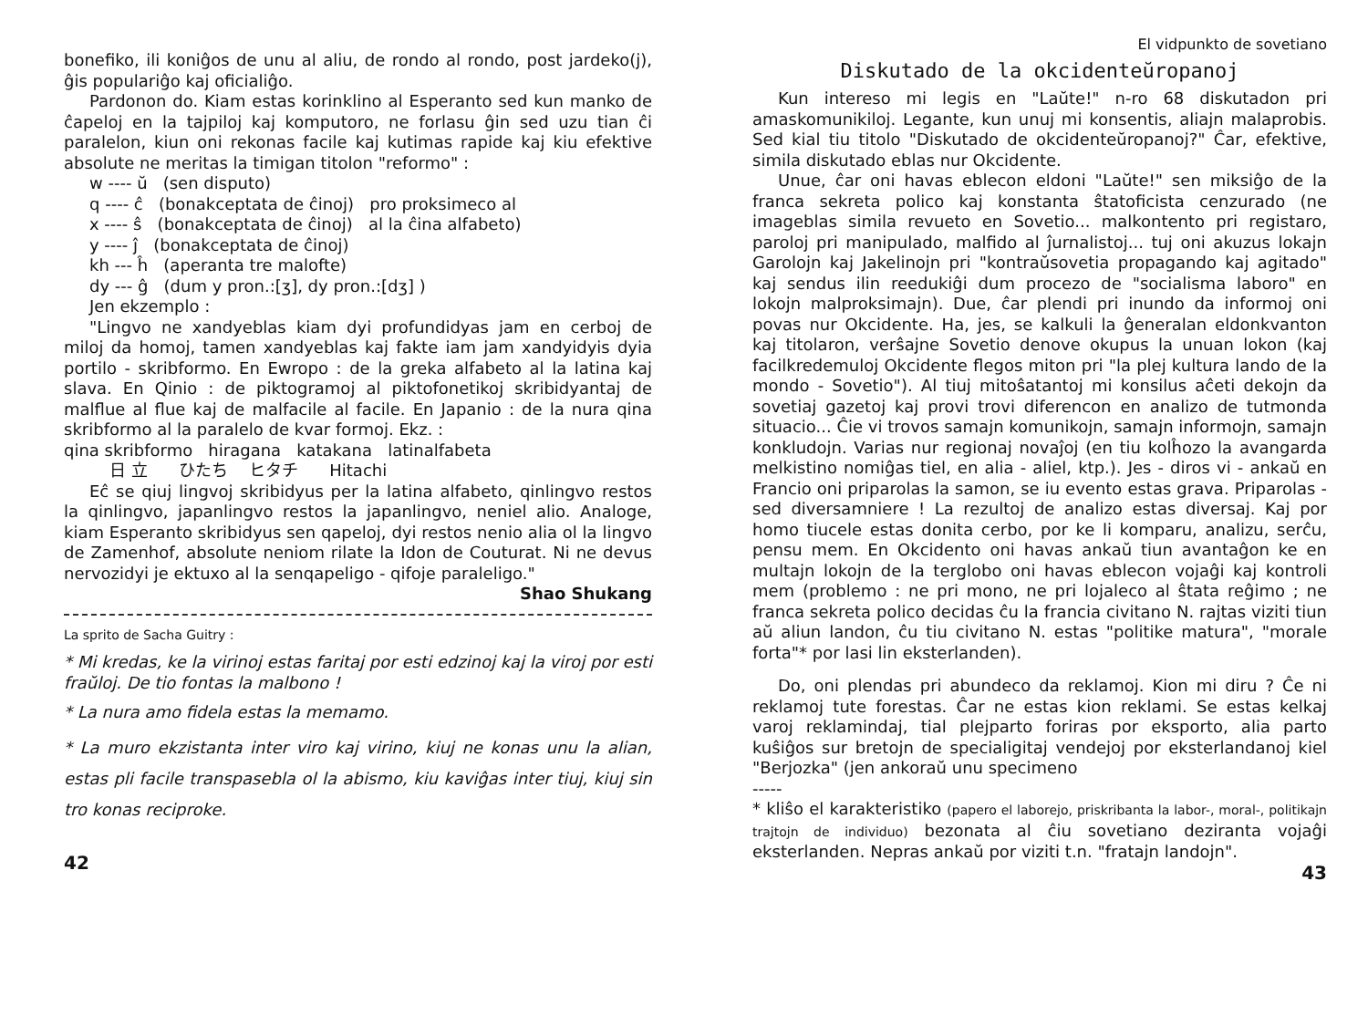bonefiko, ili koniĝos de unu al aliu, de rondo al rondo, post jardeko(j), ĝis populariĝo kaj oficialiĝo.
Pardonon do. Kiam estas korinklino al Esperanto sed kun manko de ĉapeloj en la tajpiloj kaj komputoro, ne forlasu ĝin sed uzu tian ĉi paralelon, kiun oni rekonas facile kaj kutimas rapide kaj kiu efektive absolute ne meritas la timigan titolon "reformo" :
w ---- ŭ (sen disputo)
q ---- ĉ (bonakceptata de ĉinoj) pro proksimeco al
x ---- ŝ (bonakceptata de ĉinoj) al la ĉina alfabeto)
y ---- ĵ (bonakceptata de ĉinoj)
kh --- ĥ (aperanta tre malofte)
dy --- ĝ (dum y pron.:[ʒ], dy pron.:[dʒ] )
Jen ekzemplo :
"Lingvo ne xandyeblas kiam dyi profundidyas jam en cerboj de miloj da homoj, tamen xandyeblas kaj fakte iam jam xandyidyis dyia portilo - skribformo. En Ewropo : de la greka alfabeto al la latina kaj slava. En Qinio : de piktogramoj al piktofonetikoj skribidyantaj de malflue al flue kaj de malfacile al facile. En Japanio : de la nura qina skribformo al la paralelo de kvar formoj. Ekz. :
qina skribformo hiragana katakana latinalfabeta
日 立 ひたち ヒタチ Hitachi
Eĉ se qiuj lingvoj skribidyus per la latina alfabeto, qinlingvo restos la qinlingvo, japanlingvo restos la japanlingvo, neniel alio. Analoge, kiam Esperanto skribidyus sen qapeloj, dyi restos nenio alia ol la lingvo de Zamenhof, absolute neniom rilate la Idon de Couturat. Ni ne devus nervozidyi je ektuxo al la senqapeligo - qifoje paraleligo."
Shao Shukang
La sprito de Sacha Guitry :
* Mi kredas, ke la virinoj estas faritaj por esti edzinoj kaj la viroj por esti fraŭloj. De tio fontas la malbono !
* La nura amo fidela estas la memamo.
* La muro ekzistanta inter viro kaj virino, kiuj ne konas unu la alian, estas pli facile transpasebla ol la abismo, kiu kaviĝas inter tiuj, kiuj sin tro konas reciproke.
42
El vidpunkto de sovetiano
Diskutado de la okcidenteŭropanoj
Kun intereso mi legis en "Laŭte!" n-ro 68 diskutadon pri amaskomunikiloj. Legante, kun unuj mi konsentis, aliajn malaprobis. Sed kial tiu titolo "Diskutado de okcidenteŭropanoj?" Ĉar, efektive, simila diskutado eblas nur Okcidente.
Unue, ĉar oni havas eblecon eldoni "Laŭte!" sen miksiĝo de la franca sekreta polico kaj konstanta ŝtatoficista cenzurado (ne imageblas simila revueto en Sovetio... malkontento pri registaro, paroloj pri manipulado, malfido al ĵurnalistoj... tuj oni akuzus lokajn Garolojn kaj Jakelinojn pri "kontraŭsovetia propagando kaj agitado" kaj sendus ilin reedukiĝi dum procezo de "socialisma laboro" en lokojn malproksimajn). Due, ĉar plendi pri inundo da informoj oni povas nur Okcidente. Ha, jes, se kalkuli la ĝeneralan eldonkvanton kaj titolaron, verŝajne Sovetio denove okupus la unuan lokon (kaj facilkredemuloj Okcidente flegos miton pri "la plej kultura lando de la mondo - Sovetio"). Al tiuj mitoŝatantoj mi konsilus aĉeti dekojn da sovetiaj gazetoj kaj provi trovi diferencon en analizo de tutmonda situacio... Ĉie vi trovos samajn komunikojn, samajn informojn, samajn konkludojn. Varias nur regionaj novaĵoj (en tiu kolĥozo la avangarda melkistino nomiĝas tiel, en alia - aliel, ktp.). Jes - diros vi - ankaŭ en Francio oni priparolas la samon, se iu evento estas grava. Priparolas - sed diversamniere ! La rezultoj de analizo estas diversaj. Kaj por homo tiucele estas donita cerbo, por ke li komparu, analizu, serĉu, pensu mem. En Okcidento oni havas ankaŭ tiun avantaĝon ke en multajn lokojn de la terglobo oni havas eblecon vojaĝi kaj kontroli mem (problemo : ne pri mono, ne pri lojaleco al ŝtata reĝimo ; ne franca sekreta polico decidas ĉu la francia civitano N. rajtas viziti tiun aŭ aliun landon, ĉu tiu civitano N. estas "politike matura", "morale forta"* por lasi lin eksterlanden).
Do, oni plendas pri abundeco da reklamoj. Kion mi diru ? Ĉe ni reklamoj tute forestas. Ĉar ne estas kion reklami. Se estas kelkaj varoj reklamindaj, tial plejparto foriras por eksporto, alia parto kuŝiĝos sur bretojn de specialigitaj vendejoj por eksterlandanoj kiel "Berjozka" (jen ankoraŭ unu specimeno
-----
* kliŝo el karakteristiko (papero el laborejo, priskribanta la labor-, moral-, politikajn trajtojn de individuo) bezonata al ĉiu sovetiano dezir­anta vojaĝi eksterlanden. Nepras ankaŭ por viziti t.n. "fratajn landojn".
43